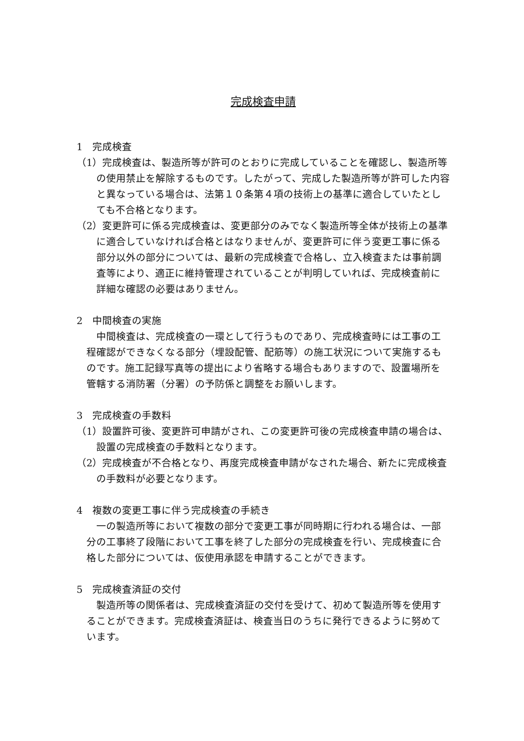完成検査申請
1　完成検査
（1）完成検査は、製造所等が許可のとおりに完成していることを確認し、製造所等の使用禁止を解除するものです。したがって、完成した製造所等が許可した内容と異なっている場合は、法第１０条第４項の技術上の基準に適合していたとしても不合格となります。
（2）変更許可に係る完成検査は、変更部分のみでなく製造所等全体が技術上の基準に適合していなければ合格とはなりませんが、変更許可に伴う変更工事に係る部分以外の部分については、最新の完成検査で合格し、立入検査または事前調査等により、適正に維持管理されていることが判明していれば、完成検査前に詳細な確認の必要はありません。
2　中間検査の実施
中間検査は、完成検査の一環として行うものであり、完成検査時には工事の工程確認ができなくなる部分（埋設配管、配筋等）の施工状況について実施するものです。施工記録写真等の提出により省略する場合もありますので、設置場所を管轄する消防署（分署）の予防係と調整をお願いします。
3　完成検査の手数料
（1）設置許可後、変更許可申請がされ、この変更許可後の完成検査申請の場合は、設置の完成検査の手数料となります。
（2）完成検査が不合格となり、再度完成検査申請がなされた場合、新たに完成検査の手数料が必要となります。
4　複数の変更工事に伴う完成検査の手続き
一の製造所等において複数の部分で変更工事が同時期に行われる場合は、一部分の工事終了段階において工事を終了した部分の完成検査を行い、完成検査に合格した部分については、仮使用承認を申請することができます。
5　完成検査済証の交付
製造所等の関係者は、完成検査済証の交付を受けて、初めて製造所等を使用することができます。完成検査済証は、検査当日のうちに発行できるように努めています。